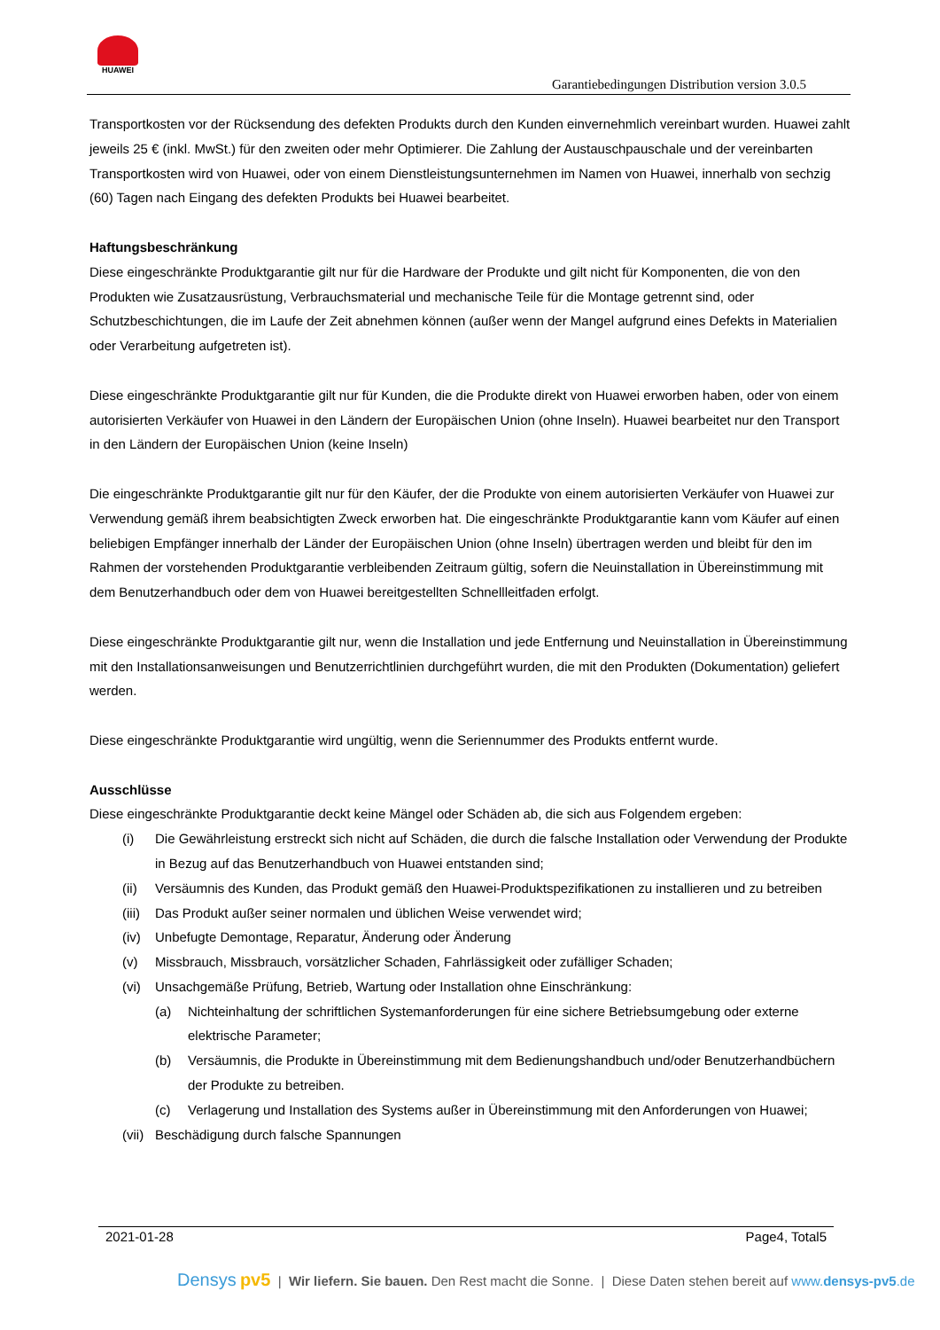HUAWEI
Garantiebedingungen Distribution version 3.0.5
Transportkosten vor der Rücksendung des defekten Produkts durch den Kunden einvernehmlich vereinbart wurden. Huawei zahlt jeweils 25 € (inkl. MwSt.) für den zweiten oder mehr Optimierer. Die Zahlung der Austauschpauschale und der vereinbarten Transportkosten wird von Huawei, oder von einem Dienstleistungsunternehmen im Namen von Huawei, innerhalb von sechzig (60) Tagen nach Eingang des defekten Produkts bei Huawei bearbeitet.
Haftungsbeschränkung
Diese eingeschränkte Produktgarantie gilt nur für die Hardware der Produkte und gilt nicht für Komponenten, die von den Produkten wie Zusatzausrüstung, Verbrauchsmaterial und mechanische Teile für die Montage getrennt sind, oder Schutzbeschichtungen, die im Laufe der Zeit abnehmen können (außer wenn der Mangel aufgrund eines Defekts in Materialien oder Verarbeitung aufgetreten ist).
Diese eingeschränkte Produktgarantie gilt nur für Kunden, die die Produkte direkt von Huawei erworben haben, oder von einem autorisierten Verkäufer von Huawei in den Ländern der Europäischen Union (ohne Inseln). Huawei bearbeitet nur den Transport in den Ländern der Europäischen Union (keine Inseln)
Die eingeschränkte Produktgarantie gilt nur für den Käufer, der die Produkte von einem autorisierten Verkäufer von Huawei zur Verwendung gemäß ihrem beabsichtigten Zweck erworben hat. Die eingeschränkte Produktgarantie kann vom Käufer auf einen beliebigen Empfänger innerhalb der Länder der Europäischen Union (ohne Inseln) übertragen werden und bleibt für den im Rahmen der vorstehenden Produktgarantie verbleibenden Zeitraum gültig, sofern die Neuinstallation in Übereinstimmung mit dem Benutzerhandbuch oder dem von Huawei bereitgestellten Schnellleitfaden erfolgt.
Diese eingeschränkte Produktgarantie gilt nur, wenn die Installation und jede Entfernung und Neuinstallation in Übereinstimmung mit den Installationsanweisungen und Benutzerrichtlinien durchgeführt wurden, die mit den Produkten (Dokumentation) geliefert werden.
Diese eingeschränkte Produktgarantie wird ungültig, wenn die Seriennummer des Produkts entfernt wurde.
Ausschlüsse
Diese eingeschränkte Produktgarantie deckt keine Mängel oder Schäden ab, die sich aus Folgendem ergeben:
(i) Die Gewährleistung erstreckt sich nicht auf Schäden, die durch die falsche Installation oder Verwendung der Produkte in Bezug auf das Benutzerhandbuch von Huawei entstanden sind;
(ii) Versäumnis des Kunden, das Produkt gemäß den Huawei-Produktspezifikationen zu installieren und zu betreiben
(iii) Das Produkt außer seiner normalen und üblichen Weise verwendet wird;
(iv) Unbefugte Demontage, Reparatur, Änderung oder Änderung
(v) Missbrauch, Missbrauch, vorsätzlicher Schaden, Fahrlässigkeit oder zufälliger Schaden;
(vi) Unsachgemäße Prüfung, Betrieb, Wartung oder Installation ohne Einschränkung:
(a) Nichteinhaltung der schriftlichen Systemanforderungen für eine sichere Betriebsumgebung oder externe elektrische Parameter;
(b) Versäumnis, die Produkte in Übereinstimmung mit dem Bedienungshandbuch und/oder Benutzerhandbüchern der Produkte zu betreiben.
(c) Verlagerung und Installation des Systems außer in Übereinstimmung mit den Anforderungen von Huawei;
(vii) Beschädigung durch falsche Spannungen
2021-01-28 Page4, Total5
Densys pv5 | Wir liefern. Sie bauen. Den Rest macht die Sonne. | Diese Daten stehen bereit auf www.densys-pv5.de